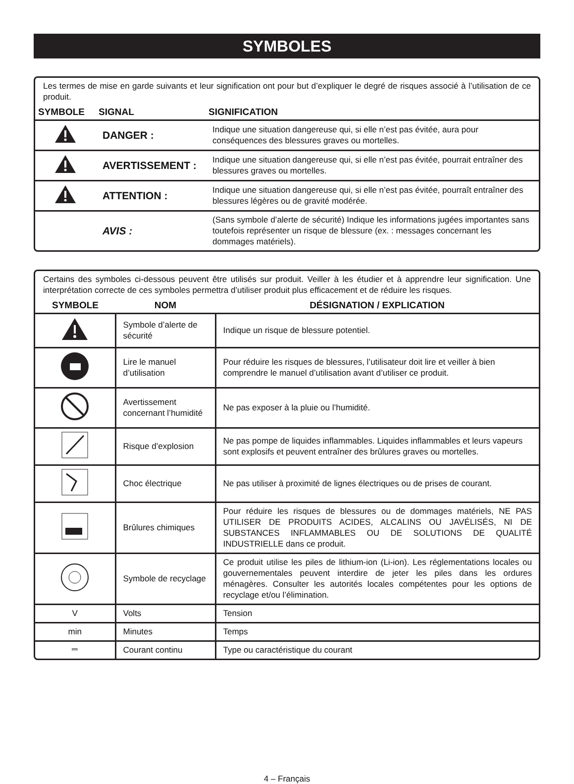SYMBOLES
Les termes de mise en garde suivants et leur signification ont pour but d’expliquer le degré de risques associé à l’utilisation de ce produit.
| SYMBOLE | SIGNAL | SIGNIFICATION |
| --- | --- | --- |
| | DANGER : | Indique une situation dangereuse qui, si elle n’est pas évitée, aura pour conséquences des blessures graves ou mortelles. |
| | AVERTISSEMENT : | Indique une situation dangereuse qui, si elle n’est pas évitée, pourrait entraîner des blessures graves ou mortelles. |
| | ATTENTION : | Indique une situation dangereuse qui, si elle n’est pas évitée, pourraît entraîner des blessures légères ou de gravité modérée. |
| | AVIS : | (Sans symbole d’alerte de sécurité) Indique les informations jugées importantes sans toutefois représenter un risque de blessure (ex. : messages concernant les dommages matériels). |
Certains des symboles ci-dessous peuvent être utilisés sur produit. Veiller à les étudier et à apprendre leur signification. Une interprétation correcte de ces symboles permettra d’utiliser produit plus efficacement et de réduire les risques.
| SYMBOLE | NOM | DÉSIGNATION / EXPLICATION |
| --- | --- | --- |
| | Symbole d’alerte de sécurité | Indique un risque de blessure potentiel. |
| | Lire le manuel d’utilisation | Pour réduire les risques de blessures, l’utilisateur doit lire et veiller à bien comprendre le manuel d’utilisation avant d’utiliser ce produit. |
| | Avertissement concernant l’humidité | Ne pas exposer à la pluie ou l’humidité. |
| | Risque d’explosion | Ne pas pompe de liquides inflammables. Liquides inflammables et leurs vapeurs sont explosifs et peuvent entraîner des brûlures graves ou mortelles. |
| | Choc électrique | Ne pas utiliser à proximité de lignes électriques ou de prises de courant. |
| | Brûlures chimiques | Pour réduire les risques de blessures ou de dommages matériels, NE PAS UTILISER DE PRODUITS ACIDES, ALCALINS OU JAVÉLISÉS, NI DE SUBSTANCES INFLAMMABLES OU DE SOLUTIONS DE QUALITÉ INDUSTRIELLE dans ce produit. |
| | Symbole de recyclage | Ce produit utilise les piles de lithium-ion (Li-ion). Les réglementations locales ou gouvernementales peuvent interdire de jeter les piles dans les ordures ménagères. Consulter les autorités locales compétentes pour les options de recyclage et/ou l’élimination. |
| V | Volts | Tension |
| min | Minutes | Temps |
| ⎓ | Courant continu | Type ou caractéristique du courant |
4 – Français